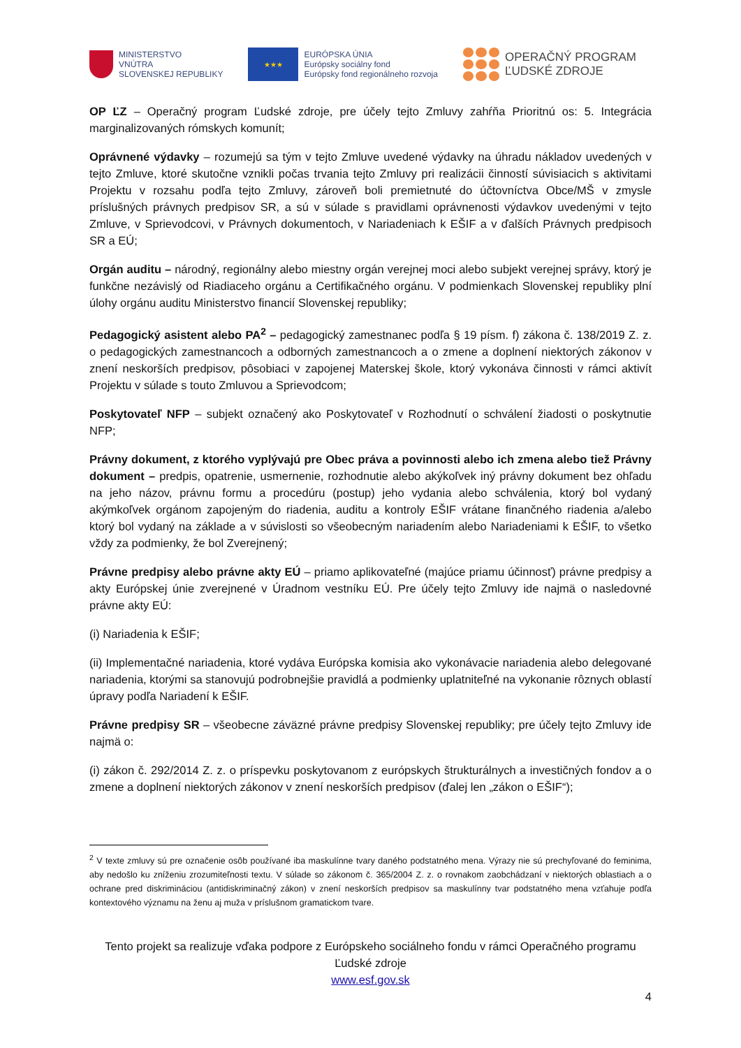MINISTERSTVO
VNÚTRA
SLOVENSKEJ REPUBLIKY
★★★
EURÓPSKA ÚNIA
Európsky sociálny fond
Európsky fond regionálneho rozvoja
OPERAČNÝ PROGRAM
ĽUDSKÉ ZDROJE
OP ĽZ – Operačný program Ľudské zdroje, pre účely tejto Zmluvy zahŕňa Prioritnú os: 5. Integrácia marginalizovaných rómskych komunít;
Oprávnené výdavky – rozumejú sa tým v tejto Zmluve uvedené výdavky na úhradu nákladov uvedených v tejto Zmluve, ktoré skutočne vznikli počas trvania tejto Zmluvy pri realizácii činností súvisiacich s aktivitami Projektu v rozsahu podľa tejto Zmluvy, zároveň boli premietnuté do účtovníctva Obce/MŠ v zmysle príslušných právnych predpisov SR, a sú v súlade s pravidlami oprávnenosti výdavkov uvedenými v tejto Zmluve, v Sprievodcovi, v Právnych dokumentoch, v Nariadeniach k EŠIF a v ďalších Právnych predpisoch SR a EÚ;
Orgán auditu – národný, regionálny alebo miestny orgán verejnej moci alebo subjekt verejnej správy, ktorý je funkčne nezávislý od Riadiaceho orgánu a Certifikačného orgánu. V podmienkach Slovenskej republiky plní úlohy orgánu auditu Ministerstvo financií Slovenskej republiky;
Pedagogický asistent alebo PA<sup>2</sup> – pedagogický zamestnanec podľa § 19 písm. f) zákona č. 138/2019 Z. z. o pedagogických zamestnancoch a odborných zamestnancoch a o zmene a doplnení niektorých zákonov v znení neskorších predpisov, pôsobiaci v zapojenej Materskej škole, ktorý vykonáva činnosti v rámci aktivít Projektu v súlade s touto Zmluvou a Sprievodcom;
Poskytovateľ NFP – subjekt označený ako Poskytovateľ v Rozhodnutí o schválení žiadosti o poskytnutie NFP;
Právny dokument, z ktorého vyplývajú pre Obec práva a povinnosti alebo ich zmena alebo tiež Právny dokument – predpis, opatrenie, usmernenie, rozhodnutie alebo akýkoľvek iný právny dokument bez ohľadu na jeho názov, právnu formu a procedúru (postup) jeho vydania alebo schválenia, ktorý bol vydaný akýmkoľvek orgánom zapojeným do riadenia, auditu a kontroly EŠIF vrátane finančného riadenia a/alebo ktorý bol vydaný na základe a v súvislosti so všeobecným nariadením alebo Nariadeniami k EŠIF, to všetko vždy za podmienky, že bol Zverejnený;
Právne predpisy alebo právne akty EÚ – priamo aplikovateľné (majúce priamu účinnosť) právne predpisy a akty Európskej únie zverejnené v Úradnom vestníku EÚ. Pre účely tejto Zmluvy ide najmä o nasledovné právne akty EÚ:
(i) Nariadenia k EŠIF;
(ii) Implementačné nariadenia, ktoré vydáva Európska komisia ako vykonávacie nariadenia alebo delegované nariadenia, ktorými sa stanovujú podrobnejšie pravidlá a podmienky uplatniteľné na vykonanie rôznych oblastí úpravy podľa Nariadení k EŠIF.
Právne predpisy SR – všeobecne záväzné právne predpisy Slovenskej republiky; pre účely tejto Zmluvy ide najmä o:
(i) zákon č. 292/2014 Z. z. o príspevku poskytovanom z európskych štrukturálnych a investičných fondov a o zmene a doplnení niektorých zákonov v znení neskorších predpisov (ďalej len „zákon o EŠIF“);
<sup>2</sup> V texte zmluvy sú pre označenie osôb používané iba maskulínne tvary daného podstatného mena. Výrazy nie sú prechyľované do feminima, aby nedošlo ku zníženiu zrozumiteľnosti textu. V súlade so zákonom č. 365/2004 Z. z. o rovnakom zaobchádzaní v niektorých oblastiach a o ochrane pred diskrimináciou (antidiskriminačný zákon) v znení neskorších predpisov sa maskulínny tvar podstatného mena vzťahuje podľa kontextového významu na ženu aj muža v príslušnom gramatickom tvare.
Tento projekt sa realizuje vďaka podpore z Európskeho sociálneho fondu v rámci Operačného programu Ľudské zdroje
www.esf.gov.sk
4